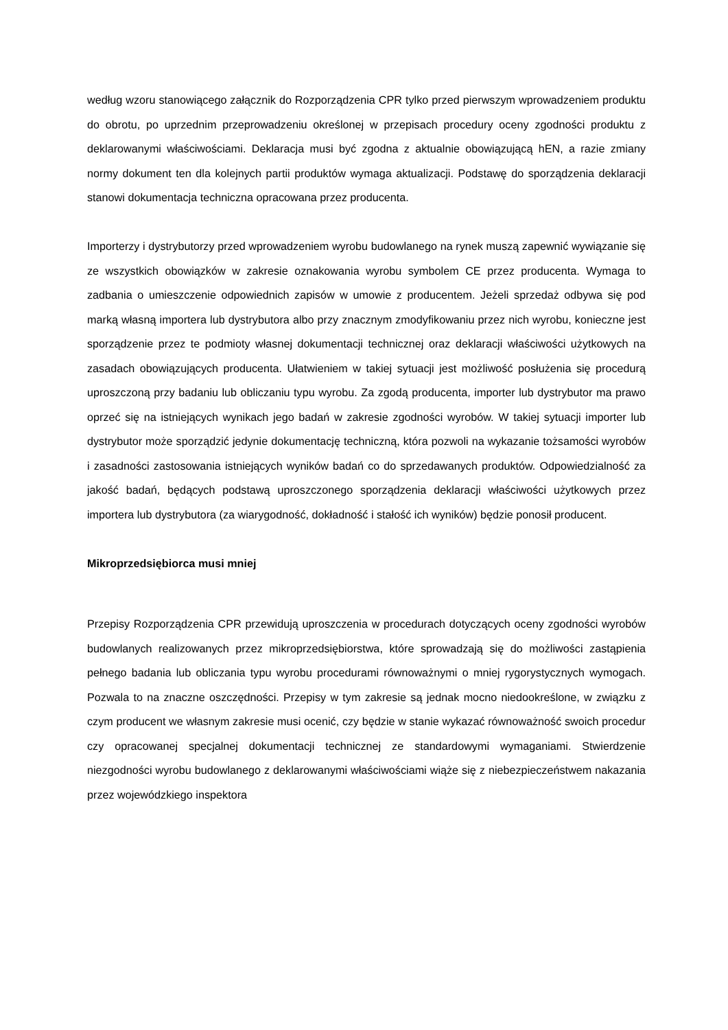według wzoru stanowiącego załącznik do Rozporządzenia CPR tylko przed pierwszym wprowadzeniem produktu do obrotu, po uprzednim przeprowadzeniu określonej w przepisach procedury oceny zgodności produktu z deklarowanymi właściwościami. Deklaracja musi być zgodna z aktualnie obowiązującą hEN, a razie zmiany normy dokument ten dla kolejnych partii produktów wymaga aktualizacji. Podstawę do sporządzenia deklaracji stanowi dokumentacja techniczna opracowana przez producenta.
Importerzy i dystrybutorzy przed wprowadzeniem wyrobu budowlanego na rynek muszą zapewnić wywiązanie się ze wszystkich obowiązków w zakresie oznakowania wyrobu symbolem CE przez producenta. Wymaga to zadbania o umieszczenie odpowiednich zapisów w umowie z producentem. Jeżeli sprzedaż odbywa się pod marką własną importera lub dystrybutora albo przy znacznym zmodyfikowaniu przez nich wyrobu, konieczne jest sporządzenie przez te podmioty własnej dokumentacji technicznej oraz deklaracji właściwości użytkowych na zasadach obowiązujących producenta. Ułatwieniem w takiej sytuacji jest możliwość posłużenia się procedurą uproszczoną przy badaniu lub obliczaniu typu wyrobu. Za zgodą producenta, importer lub dystrybutor ma prawo oprzeć się na istniejących wynikach jego badań w zakresie zgodności wyrobów. W takiej sytuacji importer lub dystrybutor może sporządzić jedynie dokumentację techniczną, która pozwoli na wykazanie tożsamości wyrobów i zasadności zastosowania istniejących wyników badań co do sprzedawanych produktów. Odpowiedzialność za jakość badań, będących podstawą uproszczonego sporządzenia deklaracji właściwości użytkowych przez importera lub dystrybutora (za wiarygodność, dokładność i stałość ich wyników) będzie ponosił producent.
Mikroprzedsiębiorca musi mniej
Przepisy Rozporządzenia CPR przewidują uproszczenia w procedurach dotyczących oceny zgodności wyrobów budowlanych realizowanych przez mikroprzedsiębiorstwa, które sprowadzają się do możliwości zastąpienia pełnego badania lub obliczania typu wyrobu procedurami równoważnymi o mniej rygorystycznych wymogach. Pozwala to na znaczne oszczędności. Przepisy w tym zakresie są jednak mocno niedookreślone, w związku z czym producent we własnym zakresie musi ocenić, czy będzie w stanie wykazać równoważność swoich procedur czy opracowanej specjalnej dokumentacji technicznej ze standardowymi wymaganiami. Stwierdzenie niezgodności wyrobu budowlanego z deklarowanymi właściwościami wiąże się z niebezpieczeństwem nakazania przez wojewódzkiego inspektora